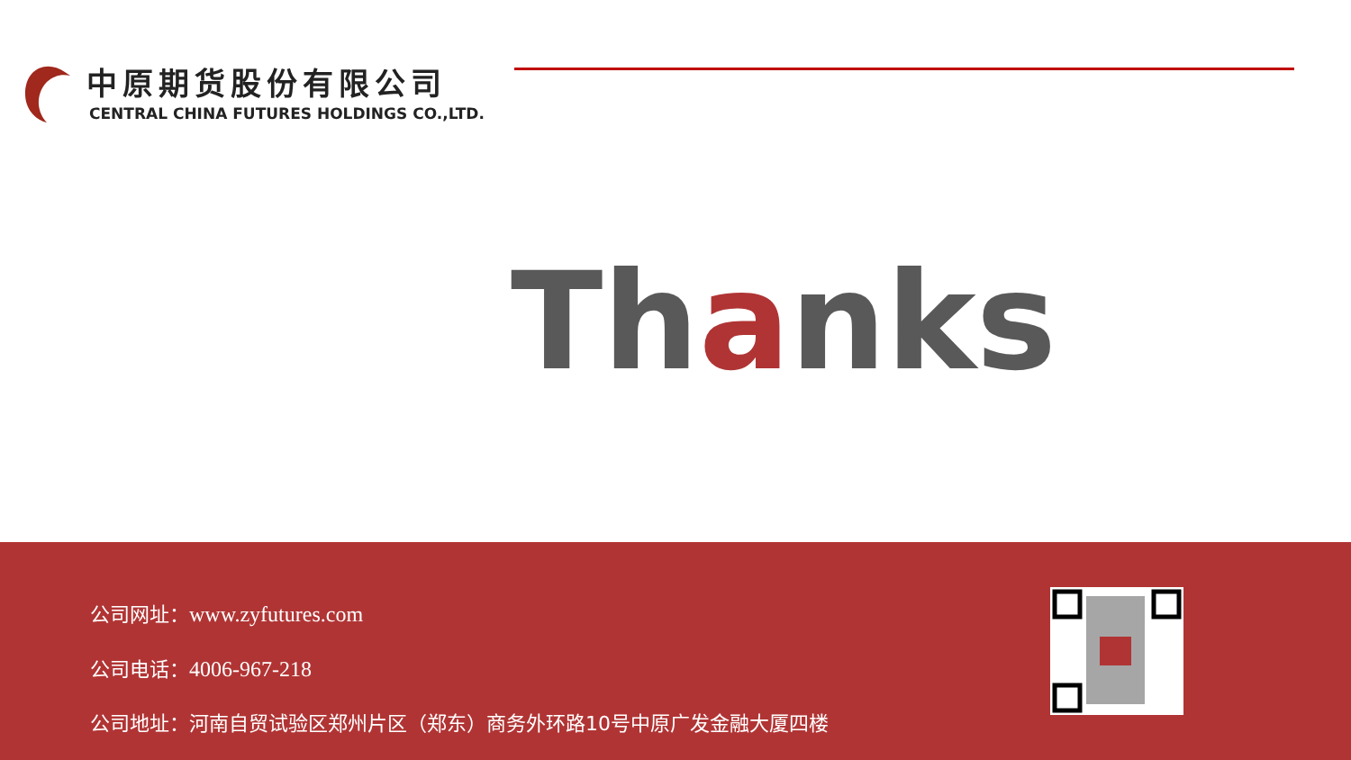中原期货股份有限公司
CENTRAL CHINA FUTURES HOLDINGS CO.,LTD.
Thanks
公司网址：www.zyfutures.com
公司电话：4006-967-218
公司地址：河南自贸试验区郑州片区（郑东）商务外环路10号中原广发金融大厦四楼